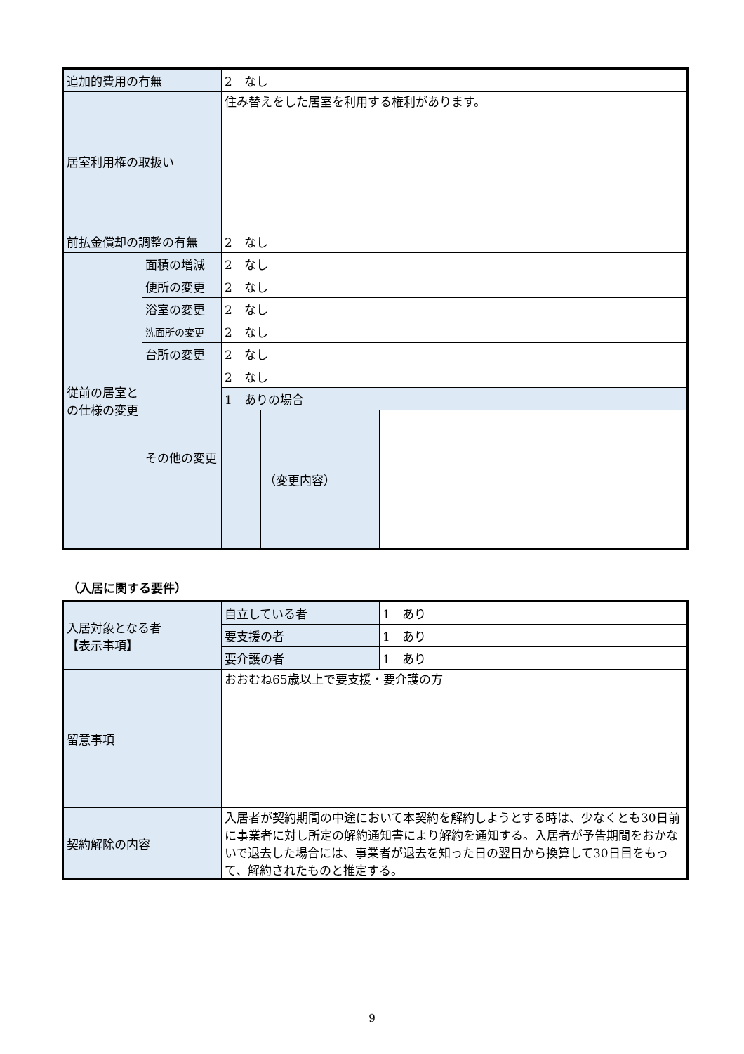| 追加的費用の有無 | | 2 なし | | |
| 居室利用権の取扱い | | 住み替えをした居室を利用する権利があります。 | | |
| 前払金償却の調整の有無 | | 2 なし | | |
| 従前の居室との仕様の変更 | 面積の増減 | 2 なし | | |
| | 便所の変更 | 2 なし | | |
| | 浴室の変更 | 2 なし | | |
| | 洗面所の変更 | 2 なし | | |
| | 台所の変更 | 2 なし | | |
| | その他の変更 | 2 なし | | |
| | | 1 ありの場合 | | |
| | | | （変更内容） | |
（入居に関する要件）
| 入居対象となる者 【表示事項】 | 自立している者 | 1 あり |
| | 要支援の者 | 1 あり |
| | 要介護の者 | 1 あり |
| 留意事項 | おおむね65歳以上で要支援・要介護の方 | |
| 契約解除の内容 | 入居者が契約期間の中途において本契約を解約しようとする時は、少なくとも30日前に事業者に対し所定の解約通知書により解約を通知する。入居者が予告期間をおかないで退去した場合には、事業者が退去を知った日の翌日から換算して30日目をもって、解約されたものと推定する。 | |
9